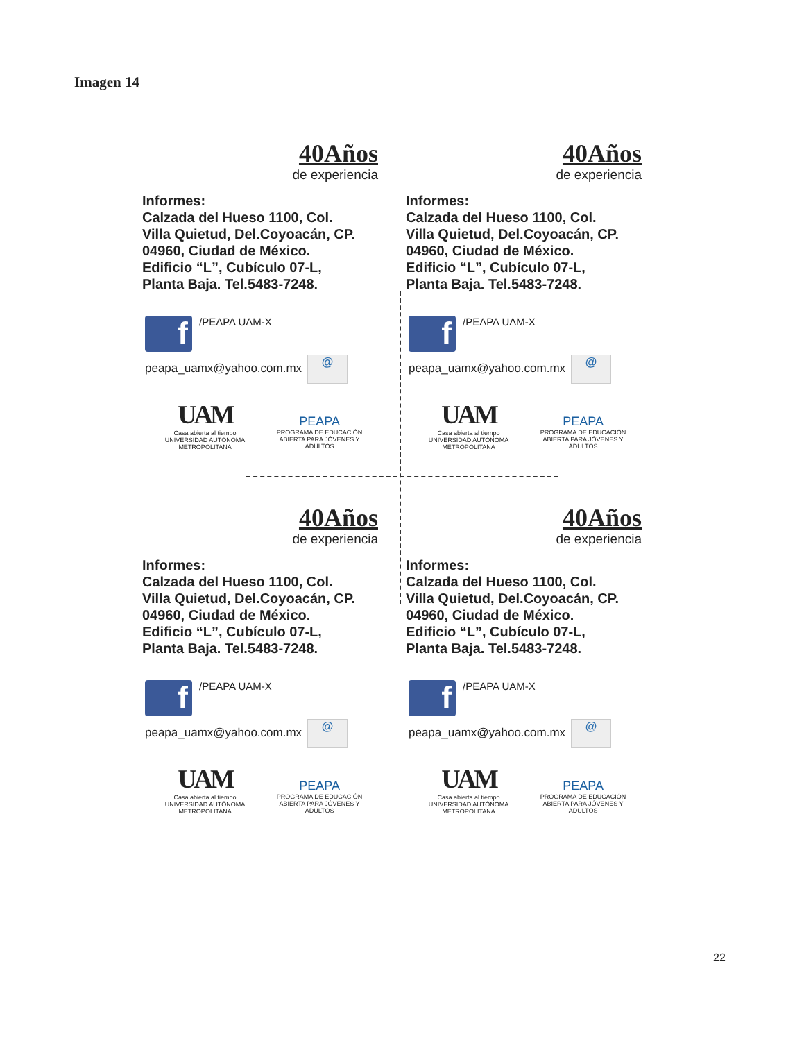Imagen 14
40Años
de experiencia
Informes:
Calzada del Hueso 1100, Col.
Villa Quietud, Del.Coyoacán, CP.
04960, Ciudad de México.
Edificio “L”, Cubículo 07-L,
Planta Baja. Tel.5483-7248.
f
/PEAPA UAM-X
peapa_uamx@yahoo.com.mx @
UAM
Casa abierta al tiempo
UNIVERSIDAD AUTÓNOMA METROPOLITANA
PEAPA
PROGRAMA DE EDUCACIÓN
ABIERTA PARA JÓVENES Y ADULTOS
40Años
de experiencia
Informes:
Calzada del Hueso 1100, Col.
Villa Quietud, Del.Coyoacán, CP.
04960, Ciudad de México.
Edificio “L”, Cubículo 07-L,
Planta Baja. Tel.5483-7248.
f
/PEAPA UAM-X
peapa_uamx@yahoo.com.mx @
UAM
Casa abierta al tiempo
UNIVERSIDAD AUTÓNOMA METROPOLITANA
PEAPA
PROGRAMA DE EDUCACIÓN
ABIERTA PARA JÓVENES Y ADULTOS
40Años
de experiencia
Informes:
Calzada del Hueso 1100, Col.
Villa Quietud, Del.Coyoacán, CP.
04960, Ciudad de México.
Edificio “L”, Cubículo 07-L,
Planta Baja. Tel.5483-7248.
f
/PEAPA UAM-X
peapa_uamx@yahoo.com.mx @
UAM
Casa abierta al tiempo
UNIVERSIDAD AUTÓNOMA METROPOLITANA
PEAPA
PROGRAMA DE EDUCACIÓN
ABIERTA PARA JÓVENES Y ADULTOS
40Años
de experiencia
Informes:
Calzada del Hueso 1100, Col.
Villa Quietud, Del.Coyoacán, CP.
04960, Ciudad de México.
Edificio “L”, Cubículo 07-L,
Planta Baja. Tel.5483-7248.
f
/PEAPA UAM-X
peapa_uamx@yahoo.com.mx @
UAM
Casa abierta al tiempo
UNIVERSIDAD AUTÓNOMA METROPOLITANA
PEAPA
PROGRAMA DE EDUCACIÓN
ABIERTA PARA JÓVENES Y ADULTOS
22